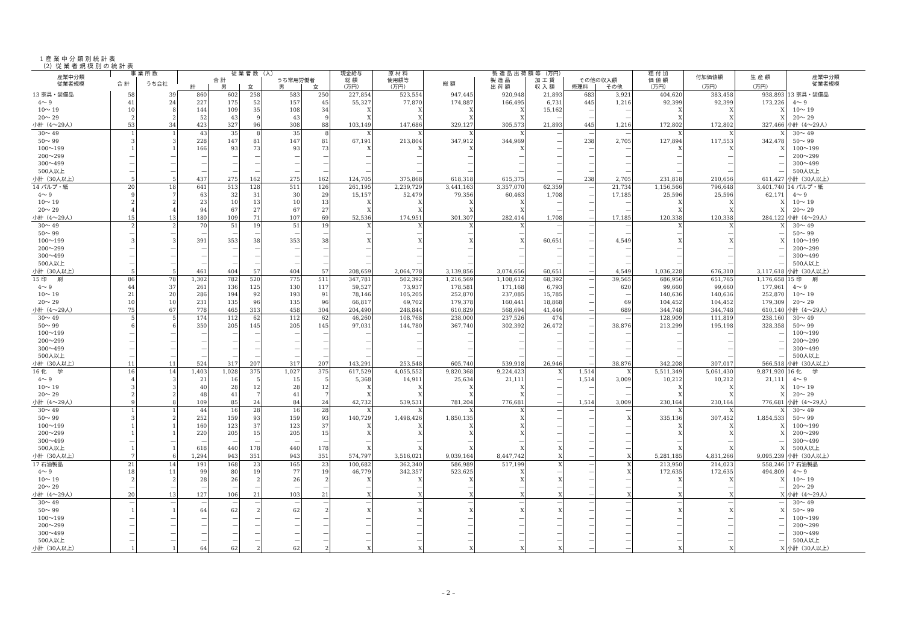1 産 業 中 分 類 別 統 計 表
（2）従 業 者 規 模 別 の 統 計 表
| 産業中分類 従業者規模 | 事 業 所 数 | | 従 業 者 数 （人） | | | | | 現金給与 総 額 | 原 材 料 使用額等 | 製 造 品 出 荷 額 等 （万円） | | | | | 粗 付 加 価 値 額 | 付加価値額 | 生 産 額 | 産業中分類 従業者規模 |
| --- | --- | --- | --- | --- | --- | --- | --- | --- | --- | --- | --- | --- | --- | --- | --- | --- | --- | --- |
| | 合 計 | うち会社 | 合 計 | | | うち常用労働者 | | | | 総 額 | 製 造 品 出 荷 額 | 加 工 賃 収 入 額 | その他の収入額 | | | | | |
| | | | 計 | 男 | 女 | 男 | 女 | （万円） | （万円） | | | | 修理料 | その他 | （万円） | （万円） | （万円） | |
| 13 家具・装備品 | 58 | 39 | 860 | 602 | 258 | 583 | 250 | 227,854 | 523,554 | 947,445 | 920,948 | 21,893 | 683 | 3,921 | 404,620 | 383,458 | 938,893 | 13 家具・装備品 |
| 4～ 9 | 41 | 24 | 227 | 175 | 52 | 157 | 45 | 55,327 | 77,870 | 174,887 | 166,495 | 6,731 | 445 | 1,216 | 92,399 | 92,399 | 173,226 | 4～ 9 |
| 10～ 19 | 10 | 8 | 144 | 109 | 35 | 108 | 34 | X | X | X | X | 15,162 | — | — | X | X | X | 10～ 19 |
| 20～ 29 | 2 | 2 | 52 | 43 | 9 | 43 | 9 | X | X | X | X | — | — | — | X | X | X | 20～ 29 |
| 小計（4～29人） | 53 | 34 | 423 | 327 | 96 | 308 | 88 | 103,149 | 147,686 | 329,127 | 305,573 | 21,893 | 445 | 1,216 | 172,802 | 172,802 | 327,466 | 小計（4～29人） |
| 30～ 49 | 1 | 1 | 43 | 35 | 8 | 35 | 8 | X | X | X | X | — | — | — | X | X | X | 30～ 49 |
| 50～ 99 | 3 | 3 | 228 | 147 | 81 | 147 | 81 | 67,191 | 213,804 | 347,912 | 344,969 | — | 238 | 2,705 | 127,894 | 117,553 | 342,478 | 50～ 99 |
| 100～199 | 1 | 1 | 166 | 93 | 73 | 93 | 73 | X | X | X | X | — | — | — | X | X | X | 100～199 |
| 200～299 | — | — | — | — | — | — | — | — | — | — | — | — | — | — | — | — | — | 200～299 |
| 300～499 | — | — | — | — | — | — | — | — | — | — | — | — | — | — | — | — | — | 300～499 |
| 500人以上 | — | — | — | — | — | — | — | — | — | — | — | — | — | — | — | — | — | 500人以上 |
| 小計（30人以上） | 5 | 5 | 437 | 275 | 162 | 275 | 162 | 124,705 | 375,868 | 618,318 | 615,375 | — | 238 | 2,705 | 231,818 | 210,656 | 611,427 | 小計（30人以上） |
| 14 パルプ・紙 | 20 | 18 | 641 | 513 | 128 | 511 | 126 | 261,195 | 2,239,729 | 3,441,163 | 3,357,070 | 62,359 | — | 21,734 | 1,156,566 | 796,648 | 3,401,740 | 14 パルプ・紙 |
| 4～ 9 | 9 | 7 | 63 | 32 | 31 | 30 | 29 | 15,157 | 52,479 | 79,356 | 60,463 | 1,708 | — | 17,185 | 25,596 | 25,596 | 62,171 | 4～ 9 |
| 10～ 19 | 2 | 2 | 23 | 10 | 13 | 10 | 13 | X | X | X | X | — | — | — | X | X | X | 10～ 19 |
| 20～ 29 | 4 | 4 | 94 | 67 | 27 | 67 | 27 | X | X | X | X | — | — | — | X | X | X | 20～ 29 |
| 小計（4～29人） | 15 | 13 | 180 | 109 | 71 | 107 | 69 | 52,536 | 174,951 | 301,307 | 282,414 | 1,708 | — | 17,185 | 120,338 | 120,338 | 284,122 | 小計（4～29人） |
| 30～ 49 | 2 | 2 | 70 | 51 | 19 | 51 | 19 | X | X | X | X | — | — | — | X | X | X | 30～ 49 |
| 50～ 99 | — | — | — | — | — | — | — | — | — | — | — | — | — | — | — | — | — | 50～ 99 |
| 100～199 | 3 | 3 | 391 | 353 | 38 | 353 | 38 | X | X | X | X | 60,651 | — | 4,549 | X | X | X | 100～199 |
| 200～299 | — | — | — | — | — | — | — | — | — | — | — | — | — | — | — | — | — | 200～299 |
| 300～499 | — | — | — | — | — | — | — | — | — | — | — | — | — | — | — | — | — | 300～499 |
| 500人以上 | — | — | — | — | — | — | — | — | — | — | — | — | — | — | — | — | — | 500人以上 |
| 小計（30人以上） | 5 | 5 | 461 | 404 | 57 | 404 | 57 | 208,659 | 2,064,778 | 3,139,856 | 3,074,656 | 60,651 | — | 4,549 | 1,036,228 | 676,310 | 3,117,618 | 小計（30人以上） |
| 15 印 刷 | 86 | 78 | 1,302 | 782 | 520 | 775 | 511 | 347,781 | 502,392 | 1,216,569 | 1,108,612 | 68,392 | — | 39,565 | 686,956 | 651,765 | 1,176,658 | 15 印 刷 |
| 4～ 9 | 44 | 37 | 261 | 136 | 125 | 130 | 117 | 59,527 | 73,937 | 178,581 | 171,168 | 6,793 | — | 620 | 99,660 | 99,660 | 177,961 | 4～ 9 |
| 10～ 19 | 21 | 20 | 286 | 194 | 92 | 193 | 91 | 78,146 | 105,205 | 252,870 | 237,085 | 15,785 | — | — | 140,636 | 140,636 | 252,870 | 10～ 19 |
| 20～ 29 | 10 | 10 | 231 | 135 | 96 | 135 | 96 | 66,817 | 69,702 | 179,378 | 160,441 | 18,868 | — | 69 | 104,452 | 104,452 | 179,309 | 20～ 29 |
| 小計（4～29人） | 75 | 67 | 778 | 465 | 313 | 458 | 304 | 204,490 | 248,844 | 610,829 | 568,694 | 41,446 | — | 689 | 344,748 | 344,748 | 610,140 | 小計（4～29人） |
| 30～ 49 | 5 | 5 | 174 | 112 | 62 | 112 | 62 | 46,260 | 108,768 | 238,000 | 237,526 | 474 | — | — | 128,909 | 111,819 | 238,160 | 30～ 49 |
| 50～ 99 | 6 | 6 | 350 | 205 | 145 | 205 | 145 | 97,031 | 144,780 | 367,740 | 302,392 | 26,472 | — | 38,876 | 213,299 | 195,198 | 328,358 | 50～ 99 |
| 100～199 | — | — | — | — | — | — | — | — | — | — | — | — | — | — | — | — | — | 100～199 |
| 200～299 | — | — | — | — | — | — | — | — | — | — | — | — | — | — | — | — | — | 200～299 |
| 300～499 | — | — | — | — | — | — | — | — | — | — | — | — | — | — | — | — | — | 300～499 |
| 500人以上 | — | — | — | — | — | — | — | — | — | — | — | — | — | — | — | — | — | 500人以上 |
| 小計（30人以上） | 11 | 11 | 524 | 317 | 207 | 317 | 207 | 143,291 | 253,548 | 605,740 | 539,918 | 26,946 | — | 38,876 | 342,208 | 307,017 | 566,518 | 小計（30人以上） |
| 16 化 学 | 16 | 14 | 1,403 | 1,028 | 375 | 1,027 | 375 | 617,529 | 4,055,552 | 9,820,368 | 9,224,423 | X | 1,514 | X | 5,511,349 | 5,061,430 | 9,871,920 | 16 化 学 |
| 4～ 9 | 4 | 3 | 21 | 16 | 5 | 15 | 5 | 5,368 | 14,911 | 25,634 | 21,111 | — | 1,514 | 3,009 | 10,212 | 10,212 | 21,111 | 4～ 9 |
| 10～ 19 | 3 | 3 | 40 | 28 | 12 | 28 | 12 | X | X | X | X | — | — | — | X | X | X | 10～ 19 |
| 20～ 29 | 2 | 2 | 48 | 41 | 7 | 41 | 7 | X | X | X | X | — | — | — | X | X | X | 20～ 29 |
| 小計（4～29人） | 9 | 8 | 109 | 85 | 24 | 84 | 24 | 42,732 | 539,531 | 781,204 | 776,681 | — | 1,514 | 3,009 | 230,164 | 230,164 | 776,681 | 小計（4～29人） |
| 30～ 49 | 1 | 1 | 44 | 16 | 28 | 16 | 28 | X | X | X | X | — | — | — | X | X | X | 30～ 49 |
| 50～ 99 | 3 | 2 | 252 | 159 | 93 | 159 | 93 | 140,729 | 1,498,426 | 1,850,135 | X | — | — | X | 335,136 | 307,452 | 1,854,533 | 50～ 99 |
| 100～199 | 1 | 1 | 160 | 123 | 37 | 123 | 37 | X | X | X | X | — | — | — | X | X | X | 100～199 |
| 200～299 | 1 | 1 | 220 | 205 | 15 | 205 | 15 | X | X | X | X | — | — | — | X | X | X | 200～299 |
| 300～499 | — | — | — | — | — | — | — | — | — | — | — | — | — | — | — | — | — | 300～499 |
| 500人以上 | 1 | 1 | 618 | 440 | 178 | 440 | 178 | X | X | X | X | X | — | — | X | X | X | 500人以上 |
| 小計（30人以上） | 7 | 6 | 1,294 | 943 | 351 | 943 | 351 | 574,797 | 3,516,021 | 9,039,164 | 8,447,742 | X | — | X | 5,281,185 | 4,831,266 | 9,095,239 | 小計（30人以上） |
| 17 石油製品 | 21 | 14 | 191 | 168 | 23 | 165 | 23 | 100,682 | 362,340 | 586,989 | 517,199 | X | — | X | 213,950 | 214,023 | 558,246 | 17 石油製品 |
| 4～ 9 | 18 | 11 | 99 | 80 | 19 | 77 | 19 | 46,779 | 342,357 | 523,625 | X | — | — | X | 172,635 | 172,635 | 494,809 | 4～ 9 |
| 10～ 19 | 2 | 2 | 28 | 26 | 2 | 26 | 2 | X | X | X | X | X | — | — | X | X | X | 10～ 19 |
| 20～ 29 | — | — | — | — | — | — | — | — | — | — | — | — | — | — | — | — | — | 20～ 29 |
| 小計（4～29人） | 20 | 13 | 127 | 106 | 21 | 103 | 21 | X | X | X | X | X | — | X | X | X | X | 小計（4～29人） |
| 30～ 49 | — | — | — | — | — | — | — | — | — | — | — | — | — | — | — | — | — | 30～ 49 |
| 50～ 99 | 1 | 1 | 64 | 62 | 2 | 62 | 2 | X | X | X | X | X | — | — | X | X | X | 50～ 99 |
| 100～199 | — | — | — | — | — | — | — | — | — | — | — | — | — | — | — | — | — | 100～199 |
| 200～299 | — | — | — | — | — | — | — | — | — | — | — | — | — | — | — | — | — | 200～299 |
| 300～499 | — | — | — | — | — | — | — | — | — | — | — | — | — | — | — | — | — | 300～499 |
| 500人以上 | — | — | — | — | — | — | — | — | — | — | — | — | — | — | — | — | — | 500人以上 |
| 小計（30人以上） | 1 | 1 | 64 | 62 | 2 | 62 | 2 | X | X | X | X | X | — | — | X | X | X | 小計（30人以上） |
– 2 –